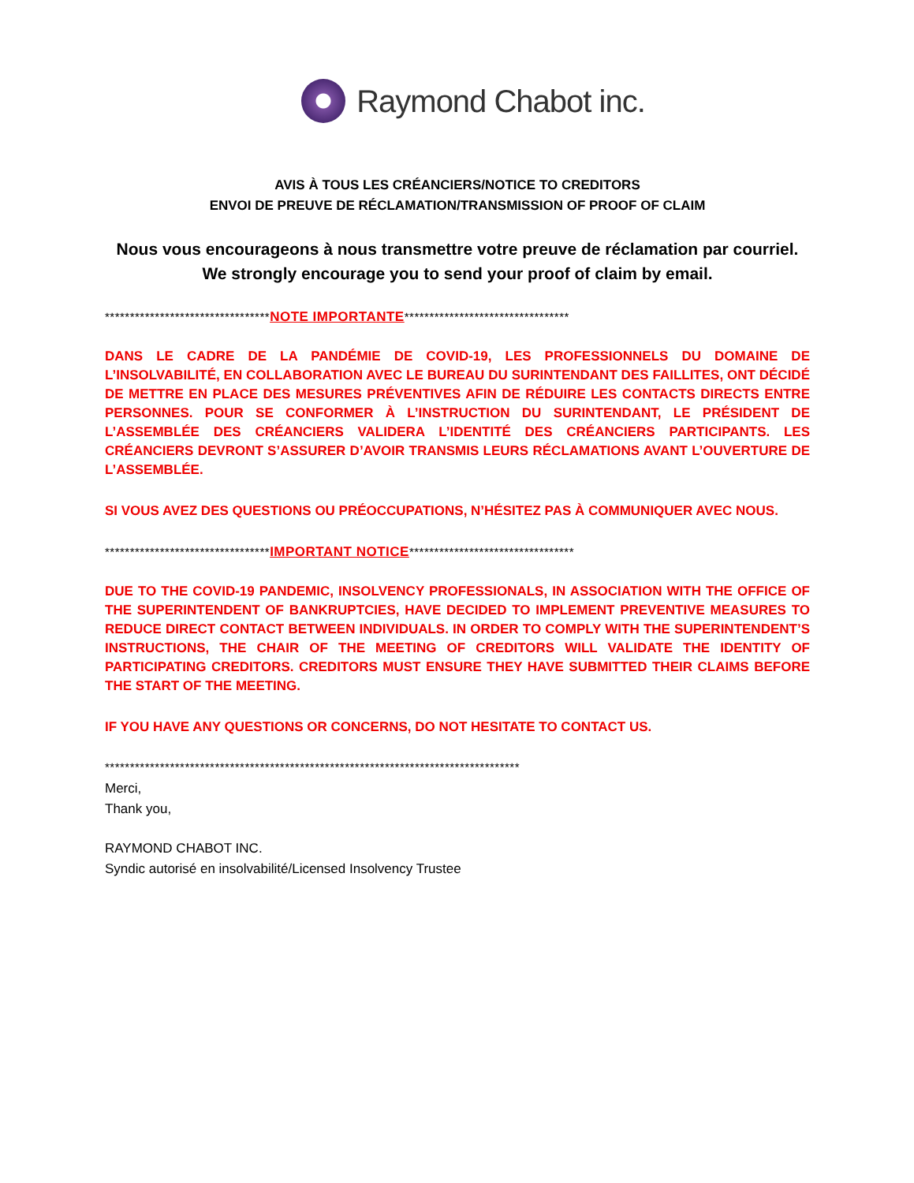Raymond Chabot inc.
AVIS À TOUS LES CRÉANCIERS/NOTICE TO CREDITORS
ENVOI DE PREUVE DE RÉCLAMATION/TRANSMISSION OF PROOF OF CLAIM
Nous vous encourageons à nous transmettre votre preuve de réclamation par courriel.
We strongly encourage you to send your proof of claim by email.
*********************************NOTE IMPORTANTE*********************************
DANS LE CADRE DE LA PANDÉMIE DE COVID-19, LES PROFESSIONNELS DU DOMAINE DE L’INSOLVABILITÉ, EN COLLABORATION AVEC LE BUREAU DU SURINTENDANT DES FAILLITES, ONT DÉCIDÉ DE METTRE EN PLACE DES MESURES PRÉVENTIVES AFIN DE RÉDUIRE LES CONTACTS DIRECTS ENTRE PERSONNES. POUR SE CONFORMER À L’INSTRUCTION DU SURINTENDANT, LE PRÉSIDENT DE L’ASSEMBLÉE DES CRÉANCIERS VALIDERA L’IDENTITÉ DES CRÉANCIERS PARTICIPANTS. LES CRÉANCIERS DEVRONT S’ASSURER D’AVOIR TRANSMIS LEURS RÉCLAMATIONS AVANT L’OUVERTURE DE L’ASSEMBLÉE.
SI VOUS AVEZ DES QUESTIONS OU PRÉOCCUPATIONS, N’HÉSITEZ PAS À COMMUNIQUER AVEC NOUS.
*********************************IMPORTANT NOTICE*********************************
DUE TO THE COVID-19 PANDEMIC, INSOLVENCY PROFESSIONALS, IN ASSOCIATION WITH THE OFFICE OF THE SUPERINTENDENT OF BANKRUPTCIES, HAVE DECIDED TO IMPLEMENT PREVENTIVE MEASURES TO REDUCE DIRECT CONTACT BETWEEN INDIVIDUALS. IN ORDER TO COMPLY WITH THE SUPERINTENDENT’S INSTRUCTIONS, THE CHAIR OF THE MEETING OF CREDITORS WILL VALIDATE THE IDENTITY OF PARTICIPATING CREDITORS. CREDITORS MUST ENSURE THEY HAVE SUBMITTED THEIR CLAIMS BEFORE THE START OF THE MEETING.
IF YOU HAVE ANY QUESTIONS OR CONCERNS, DO NOT HESITATE TO CONTACT US.
***********************************************************************************
Merci,
Thank you,
RAYMOND CHABOT INC.
Syndic autorisé en insolvabilité/Licensed Insolvency Trustee